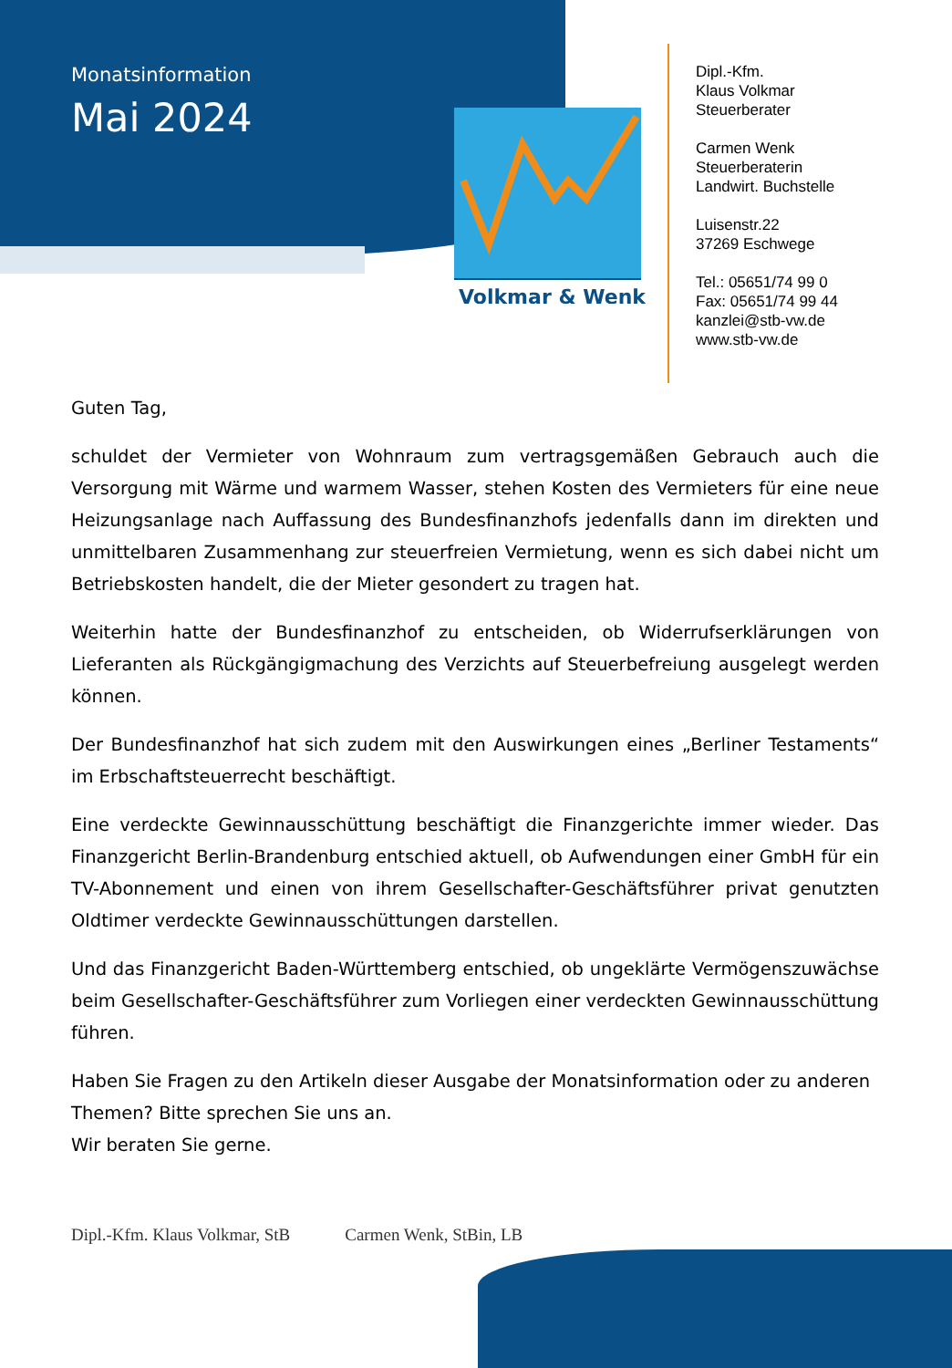Monatsinformation
Mai 2024
Volkmar & Wenk
Dipl.-Kfm.
Klaus Volkmar
Steuerberater
Carmen Wenk
Steuerberaterin
Landwirt. Buchstelle
Luisenstr.22
37269 Eschwege
Tel.: 05651/74 99 0
Fax: 05651/74 99 44
kanzlei@stb-vw.de
www.stb-vw.de
Guten Tag,
schuldet der Vermieter von Wohnraum zum vertragsgemäßen Gebrauch auch die Versorgung mit Wärme und warmem Wasser, stehen Kosten des Vermieters für eine neue Heizungsanlage nach Auffassung des Bundesfinanzhofs jedenfalls dann im direkten und unmittelbaren Zusammenhang zur steuerfreien Vermietung, wenn es sich dabei nicht um Betriebskosten handelt, die der Mieter gesondert zu tragen hat.
Weiterhin hatte der Bundesfinanzhof zu entscheiden, ob Widerrufserklärungen von Lieferanten als Rückgängigmachung des Verzichts auf Steuerbefreiung ausgelegt werden können.
Der Bundesfinanzhof hat sich zudem mit den Auswirkungen eines „Berliner Testaments“ im Erbschaftsteuerrecht beschäftigt.
Eine verdeckte Gewinnausschüttung beschäftigt die Finanzgerichte immer wieder. Das Finanzgericht Berlin-Brandenburg entschied aktuell, ob Aufwendungen einer GmbH für ein TV-Abonnement und einen von ihrem Gesellschafter-Geschäftsführer privat genutzten Oldtimer verdeckte Gewinnausschüttungen darstellen.
Und das Finanzgericht Baden-Württemberg entschied, ob ungeklärte Vermögenszuwächse beim Gesellschafter-Geschäftsführer zum Vorliegen einer verdeckten Gewinnausschüttung führen.
Haben Sie Fragen zu den Artikeln dieser Ausgabe der Monatsinformation oder zu anderen Themen? Bitte sprechen Sie uns an.
Wir beraten Sie gerne.
Dipl.-Kfm. Klaus Volkmar, StB Carmen Wenk, StBin, LB